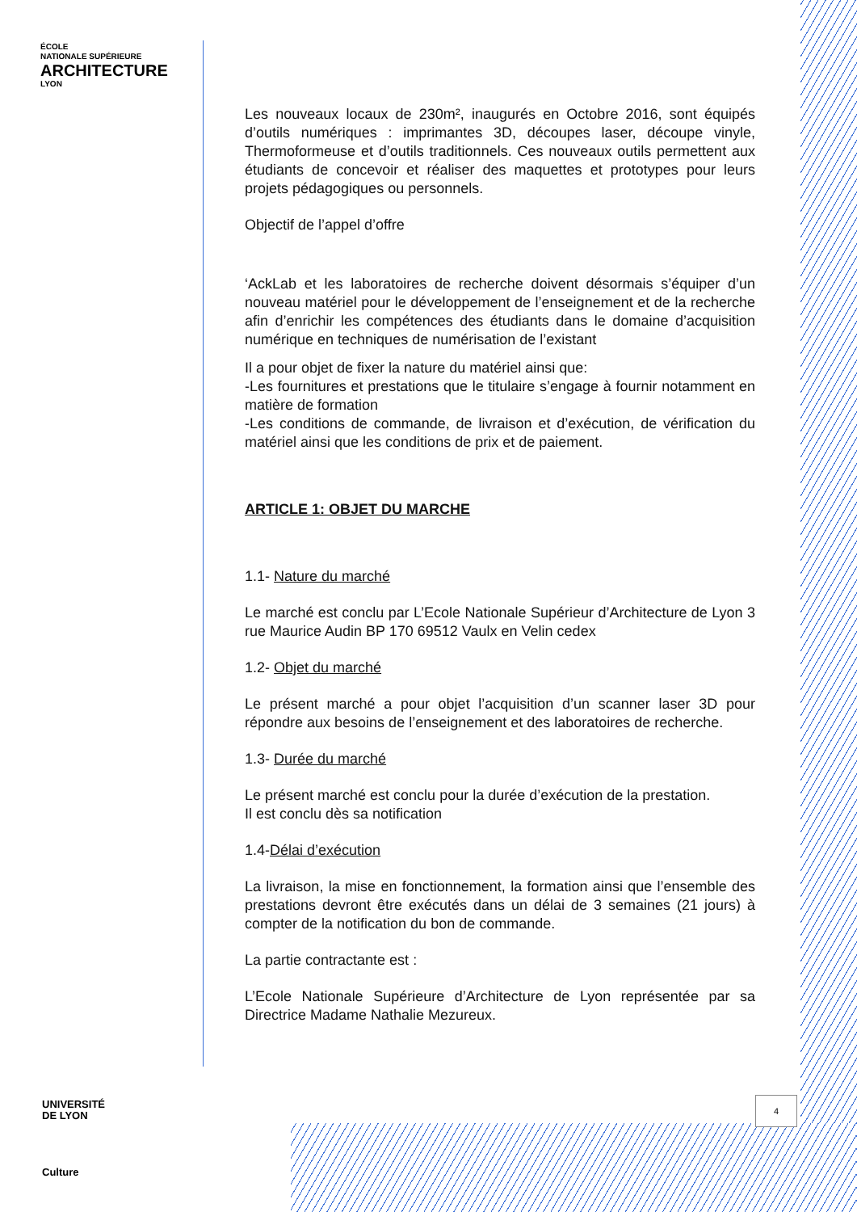ÉCOLE
NATIONALE SUPÉRIEURE
ARCHITECTURE
LYON
Les nouveaux locaux de 230m², inaugurés en Octobre 2016, sont équipés d’outils numériques : imprimantes 3D, découpes laser, découpe vinyle, Thermoformeuse et d’outils traditionnels. Ces nouveaux outils permettent aux étudiants de concevoir et réaliser des maquettes et prototypes pour leurs projets pédagogiques ou personnels.
Objectif de l’appel d’offre
‘AckLab et les laboratoires de recherche doivent désormais s’équiper d’un nouveau matériel pour le développement de l’enseignement et de la recherche afin d’enrichir les compétences des étudiants dans le domaine d’acquisition numérique en techniques de numérisation de l’existant
Il a pour objet de fixer la nature du matériel ainsi que:
-Les fournitures et prestations que le titulaire s’engage à fournir notamment en matière de formation
-Les conditions de commande, de livraison et d’exécution, de vérification du matériel ainsi que les conditions de prix et de paiement.
ARTICLE 1: OBJET DU MARCHE
1.1- Nature du marché
Le marché est conclu par L’Ecole Nationale Supérieur d’Architecture de Lyon 3 rue Maurice Audin BP 170 69512 Vaulx en Velin cedex
1.2- Objet du marché
Le présent marché a pour objet l’acquisition d’un scanner laser 3D pour répondre aux besoins de l’enseignement et des laboratoires de recherche.
1.3- Durée du marché
Le présent marché est conclu pour la durée d’exécution de la prestation.
Il est conclu dès sa notification
1.4-Délai d’exécution
La livraison, la mise en fonctionnement, la formation ainsi que l’ensemble des prestations devront être exécutés dans un délai de 3 semaines (21 jours) à compter de la notification du bon de commande.
La partie contractante est :
L’Ecole Nationale Supérieure d’Architecture de Lyon représentée par sa Directrice Madame Nathalie Mezureux.
4
UNIVERSITÉ
DE LYON
Culture